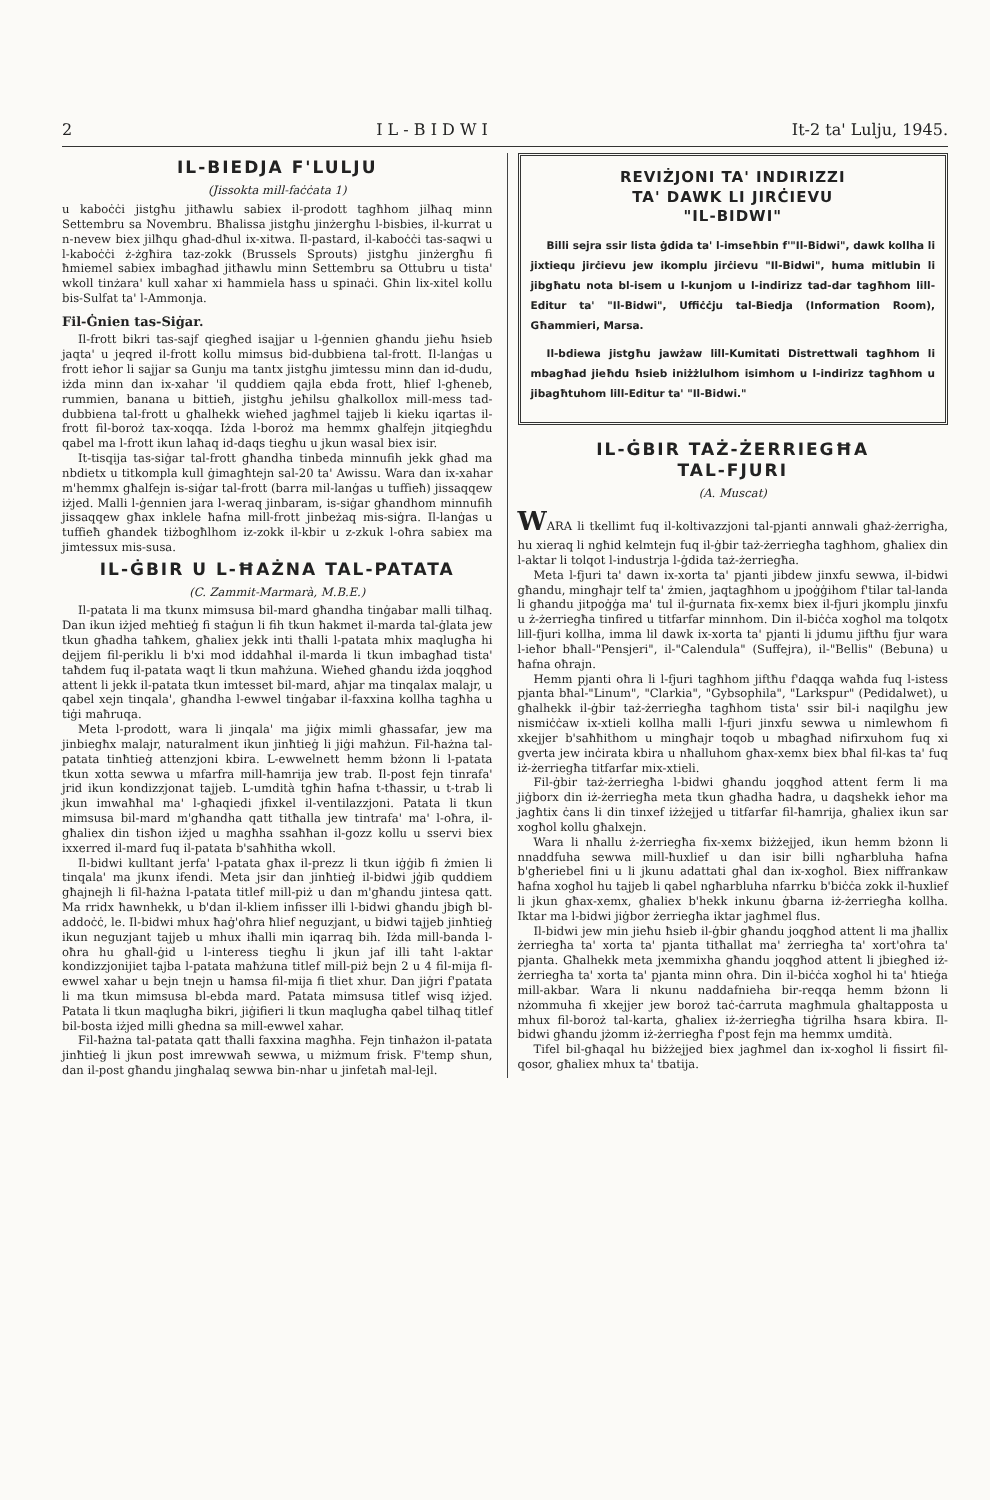2 I L - B I D W I It-2 ta' Lulju, 1945.
IL-BIEDJA F'LULJU
(Jissokta mill-faċċata 1)
u kaboċċi jistgħu jitħawlu sabiex il-prodott tagħhom jilħaq minn Settembru sa Novembru. Bħalissa jistgħu jinżergħu l-bisbies, il-kurrat u n-nevew biex jilħqu għad-dħul ix-xitwa. Il-pastard, il-kaboċċi tas-saqwi u l-kaboċċi ż-żgħira taz-zokk (Brussels Sprouts) jistgħu jinżergħu fi ħmiemel sabiex imbagħad jitħawlu minn Settembru sa Ottubru u tista' wkoll tinżara' kull xahar xi ħammiela ħass u spinaċi. Għin lix-xitel kollu bis-Sulfat ta' l-Ammonja.
Fil-Ġnien tas-Siġar.
Il-frott bikri tas-sajf qiegħed isajjar u l-ġennien għandu jieħu ħsieb jaqta' u jeqred il-frott kollu mimsus bid-dubbiena tal-frott. Il-lanġas u frott ieħor li sajjar sa Gunju ma tantx jistgħu jimtessu minn dan id-dudu, iżda minn dan ix-xahar 'il quddiem qajla ebda frott, ħlief l-għeneb, rummien, banana u bittieħ, jistgħu jeħilsu għalkollox mill-mess tad-dubbiena tal-frott u għalhekk wieħed jagħmel tajjeb li kieku iqartas il-frott fil-boroż tax-xoqqa. Iżda l-boroż ma hemmx għalfejn jitqiegħdu qabel ma l-frott ikun laħaq id-daqs tiegħu u jkun wasal biex isir.
It-tisqija tas-siġar tal-frott għandha tinbeda minnufih jekk għad ma nbdietx u titkompla kull ġimagħtejn sal-20 ta' Awissu. Wara dan ix-xahar m'hemmx għalfejn is-siġar tal-frott (barra mil-lanġas u tuffieħ) jissaqqew iżjed. Malli l-ġennien jara l-weraq jinbaram, is-siġar għandhom minnufih jissaqqew għax inklele ħafna mill-frott jinbeżaq mis-siġra. Il-lanġas u tuffieħ għandek tiżbogħlhom iz-zokk il-kbir u z-zkuk l-oħra sabiex ma jimtessux mis-susa.
IL-ĠBIR U L-ĦAŻNA TAL-PATATA
(C. Zammit-Marmarà, M.B.E.)
Il-patata li ma tkunx mimsusa bil-mard għandha tinġabar malli tilħaq. Dan ikun iżjed meħtieġ fi staġun li fih tkun ħakmet il-marda tal-ġlata jew tkun għadha taħkem, għaliex jekk inti tħalli l-patata mhix maqlugħa hi dejjem fil-periklu li b'xi mod iddaħħal il-marda li tkun imbagħad tista' taħdem fuq il-patata waqt li tkun maħżuna. Wieħed għandu iżda joqgħod attent li jekk il-patata tkun imtesset bil-mard, aħjar ma tinqalax malajr, u qabel xejn tinqala', għandha l-ewwel tinġabar il-faxxina kollha tagħha u tiġi maħruqa.
Meta l-prodott, wara li jinqala' ma jiġix mimli għassafar, jew ma jinbiegħx malajr, naturalment ikun jinħtieġ li jiġi maħżun. Fil-ħażna tal-patata tinħtieġ attenzjoni kbira. L-ewwelnett hemm bżonn li l-patata tkun xotta sewwa u mfarfra mill-ħamrija jew trab. Il-post fejn tinrafa' jrid ikun kondizzjonat tajjeb. L-umdità tgħin ħafna t-tħassir, u t-trab li jkun imwaħħal ma' l-għaqiedi jfixkel il-ventilazzjoni. Patata li tkun mimsusa bil-mard m'għandha qatt titħalla jew tintrafa' ma' l-oħra, il-għaliex din tisħon iżjed u magħha ssaħħan il-gozz kollu u sservi biex ixxerred il-mard fuq il-patata b'saħħitha wkoll.
Il-bidwi kulltant jerfa' l-patata għax il-prezz li tkun iġġib fi żmien li tinqala' ma jkunx ifendi. Meta jsir dan jinħtieġ il-bidwi jġib quddiem għajnejh li fil-ħażna l-patata titlef mill-piż u dan m'għandu jintesa qatt. Ma rridx ħawnhekk, u b'dan il-kliem infisser illi l-bidwi għandu jbigħ bl-addoċċ, le. Il-bidwi mhux ħaġ'oħra ħlief neguzjant, u bidwi tajjeb jinħtieġ ikun neguzjant tajjeb u mhux iħalli min iqarraq bih. Iżda mill-banda l-oħra hu għall-ġid u l-interess tiegħu li jkun jaf illi taħt l-aktar kondizzjonijiet tajba l-patata maħżuna titlef mill-piż bejn 2 u 4 fil-mija fl-ewwel xahar u bejn tnejn u ħamsa fil-mija fi tliet xhur. Dan jiġri f'patata li ma tkun mimsusa bl-ebda mard. Patata mimsusa titlef wisq iżjed. Patata li tkun maqlugħa bikri, jiġifieri li tkun maqlugħa qabel tilħaq titlef bil-bosta iżjed milli għedna sa mill-ewwel xahar.
Fil-ħażna tal-patata qatt tħalli faxxina magħha. Fejn tinħażon il-patata jinħtieġ li jkun post imrewwaħ sewwa, u miżmum frisk. F'temp sħun, dan il-post għandu jingħalaq sewwa bin-nhar u jinfetaħ mal-lejl.
REVIŻJONI TA' INDIRIZZI
TA' DAWK LI JIRĊIEVU
"IL-BIDWI"
Billi sejra ssir lista ġdida ta' l-imseħbin f'"Il-Bidwi", dawk kollha li jixtiequ jirċievu jew ikomplu jirċievu "Il-Bidwi", huma mitlubin li jibgħatu nota bl-isem u l-kunjom u l-indirizz tad-dar tagħhom lill-Editur ta' "Il-Bidwi", Uffiċċju tal-Biedja (Information Room), Għammieri, Marsa.
Il-bdiewa jistgħu jawżaw lill-Kumitati Distrettwali tagħhom li mbagħad jieħdu ħsieb iniżżlulhom isimhom u l-indirizz tagħhom u jibagħtuhom lill-Editur ta' "Il-Bidwi."
IL-ĠBIR TAŻ-ŻERRIEGĦA
TAL-FJURI
(A. Muscat)
WARA li tkellimt fuq il-koltivazzjoni tal-pjanti annwali għaż-żerrigħa, hu xieraq li ngħid kelmtejn fuq il-ġbir taż-żerriegħa tagħhom, għaliex din l-aktar li tolqot l-industrja l-ġdida taż-żerriegħa.
Meta l-fjuri ta' dawn ix-xorta ta' pjanti jibdew jinxfu sewwa, il-bidwi għandu, mingħajr telf ta' żmien, jaqtagħhom u jpoġġihom f'tilar tal-landa li għandu jitpoġġa ma' tul il-ġurnata fix-xemx biex il-fjuri jkomplu jinxfu u ż-żerriegħa tinfired u titfarfar minnhom. Din il-biċċa xogħol ma tolqotx lill-fjuri kollha, imma lil dawk ix-xorta ta' pjanti li jdumu jiftħu fjur wara l-ieħor bħall-"Pensjeri", il-"Calendula" (Suffejra), il-"Bellis" (Bebuna) u ħafna oħrajn.
Hemm pjanti oħra li l-fjuri tagħhom jiftħu f'daqqa waħda fuq l-istess pjanta bħal-"Linum", "Clarkia", "Gybsophila", "Larkspur" (Pedidalwet), u għalhekk il-ġbir taż-żerriegħa tagħhom tista' ssir bil-i naqilgħu jew nismiċċaw ix-xtieli kollha malli l-fjuri jinxfu sewwa u nimlewhom fi xkejjer b'saħħithom u mingħajr toqob u mbagħad nifirxuhom fuq xi gverta jew inċirata kbira u nħalluhom għax-xemx biex bħal fil-kas ta' fuq iż-żerriegħa titfarfar mix-xtieli.
Fil-ġbir taż-żerriegħa l-bidwi għandu joqgħod attent ferm li ma jiġborx din iż-żerriegħa meta tkun għadha ħadra, u daqshekk ieħor ma jagħtix ċans li din tinxef iżżejjed u titfarfar fil-ħamrija, għaliex ikun sar xogħol kollu għalxejn.
Wara li nħallu ż-żerriegħa fix-xemx biżżejjed, ikun hemm bżonn li nnaddfuha sewwa mill-ħuxlief u dan isir billi ngħarbluha ħafna b'għeriebel fini u li jkunu adattati għal dan ix-xogħol. Biex niffrankaw ħafna xogħol hu tajjeb li qabel ngħarbluha nfarrku b'biċċa zokk il-ħuxlief li jkun għax-xemx, għaliex b'hekk inkunu ġbarna iż-żerriegħa kollha. Iktar ma l-bidwi jiġbor żerriegħa iktar jagħmel flus.
Il-bidwi jew min jieħu ħsieb il-ġbir għandu joqgħod attent li ma jħallix żerriegħa ta' xorta ta' pjanta titħallat ma' żerriegħa ta' xort'oħra ta' pjanta. Għalhekk meta jxemmixha għandu joqgħod attent li jbiegħed iż-żerriegħa ta' xorta ta' pjanta minn oħra. Din il-biċċa xogħol hi ta' ħtieġa mill-akbar. Wara li nkunu naddafnieha bir-reqqa hemm bżonn li nżommuha fi xkejjer jew boroż taċ-ċarruta magħmula għaltapposta u mhux fil-boroż tal-karta, għaliex iż-żerriegħa tiġrilha ħsara kbira. Il-bidwi għandu jżomm iż-żerriegħa f'post fejn ma hemmx umdità.
Tifel bil-għaqal hu biżżejjed biex jagħmel dan ix-xogħol li fissirt fil-qosor, għaliex mhux ta' tbatija.